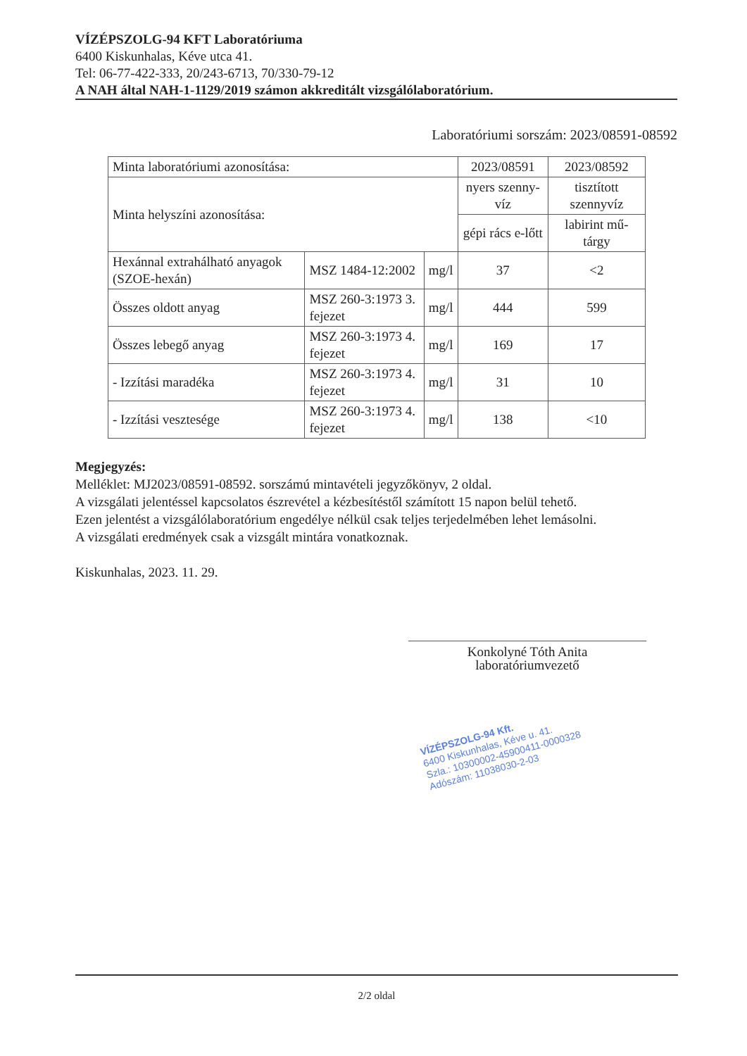VÍZÉPSZOLG-94 KFT Laboratóriuma
6400 Kiskunhalas, Kéve utca 41.
Tel: 06-77-422-333, 20/243-6713, 70/330-79-12
A NAH által NAH-1-1129/2019 számon akkreditált vizsgálólaboratórium.
Laboratóriumi sorszám: 2023/08591-08592
| Minta laboratóriumi azonosítása: | | | 2023/08591 | 2023/08592 |
| Minta helyszíni azonosítása: | | | nyers szenny-víz | tisztított szennyvíz |
| | | | gépi rács e-lőtt | labirint mű-tárgy |
| Hexánnal extrahálható anyagok (SZOE-hexán) | MSZ 1484-12:2002 | mg/l | 37 | <2 |
| Összes oldott anyag | MSZ 260-3:1973 3. fejezet | mg/l | 444 | 599 |
| Összes lebegő anyag | MSZ 260-3:1973 4. fejezet | mg/l | 169 | 17 |
| - Izzítási maradéka | MSZ 260-3:1973 4. fejezet | mg/l | 31 | 10 |
| - Izzítási vesztesége | MSZ 260-3:1973 4. fejezet | mg/l | 138 | <10 |
Megjegyzés:
Melléklet: MJ2023/08591-08592. sorszámú mintavételi jegyzőkönyv, 2 oldal.
A vizsgálati jelentéssel kapcsolatos észrevétel a kézbesítéstől számított 15 napon belül tehető.
Ezen jelentést a vizsgálólaboratórium engedélye nélkül csak teljes terjedelmében lehet lemásolni.
A vizsgálati eredmények csak a vizsgált mintára vonatkoznak.
Kiskunhalas, 2023. 11. 29.
Konkolyné Tóth Anita
laboratóriumvezető
VÍZÉPSZOLG-94 Kft.
6400 Kiskunhalas, Kéve u. 41.
Szla.: 10300002-45900411-0000328
Adószám: 11038030-2-03
2/2 oldal